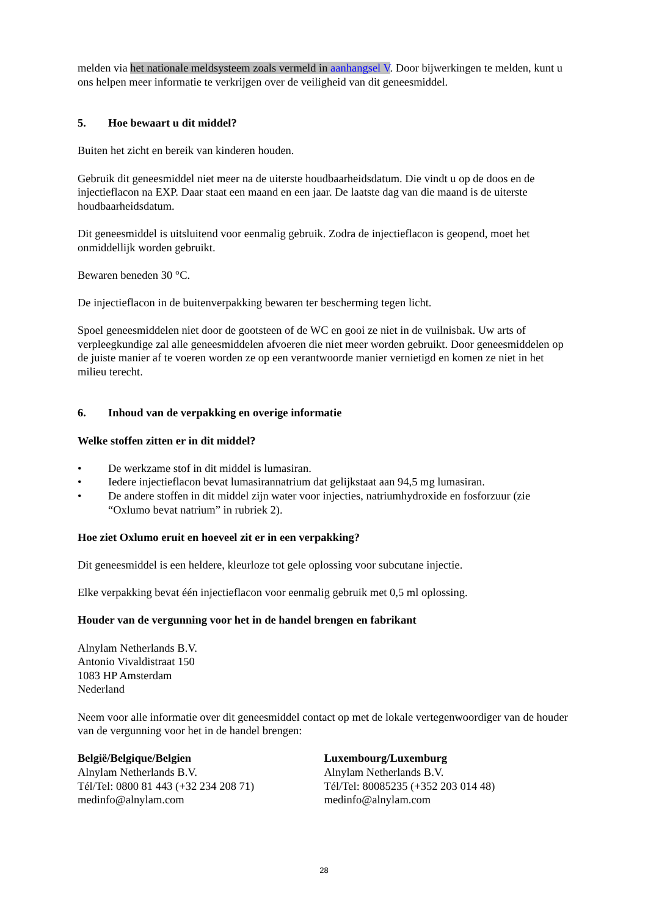melden via het nationale meldsysteem zoals vermeld in aanhangsel V. Door bijwerkingen te melden, kunt u ons helpen meer informatie te verkrijgen over de veiligheid van dit geneesmiddel.
5. Hoe bewaart u dit middel?
Buiten het zicht en bereik van kinderen houden.
Gebruik dit geneesmiddel niet meer na de uiterste houdbaarheidsdatum. Die vindt u op de doos en de injectieflacon na EXP. Daar staat een maand en een jaar. De laatste dag van die maand is de uiterste houdbaarheidsdatum.
Dit geneesmiddel is uitsluitend voor eenmalig gebruik. Zodra de injectieflacon is geopend, moet het onmiddellijk worden gebruikt.
Bewaren beneden 30 °C.
De injectieflacon in de buitenverpakking bewaren ter bescherming tegen licht.
Spoel geneesmiddelen niet door de gootsteen of de WC en gooi ze niet in de vuilnisbak. Uw arts of verpleegkundige zal alle geneesmiddelen afvoeren die niet meer worden gebruikt. Door geneesmiddelen op de juiste manier af te voeren worden ze op een verantwoorde manier vernietigd en komen ze niet in het milieu terecht.
6. Inhoud van de verpakking en overige informatie
Welke stoffen zitten er in dit middel?
• De werkzame stof in dit middel is lumasiran.
• Iedere injectieflacon bevat lumasirannatrium dat gelijkstaat aan 94,5 mg lumasiran.
• De andere stoffen in dit middel zijn water voor injecties, natriumhydroxide en fosforzuur (zie “Oxlumo bevat natrium” in rubriek 2).
Hoe ziet Oxlumo eruit en hoeveel zit er in een verpakking?
Dit geneesmiddel is een heldere, kleurloze tot gele oplossing voor subcutane injectie.
Elke verpakking bevat één injectieflacon voor eenmalig gebruik met 0,5 ml oplossing.
Houder van de vergunning voor het in de handel brengen en fabrikant
Alnylam Netherlands B.V.
Antonio Vivaldistraat 150
1083 HP Amsterdam
Nederland
Neem voor alle informatie over dit geneesmiddel contact op met de lokale vertegenwoordiger van de houder van de vergunning voor het in de handel brengen:
België/Belgique/Belgien
Alnylam Netherlands B.V.
Tél/Tel: 0800 81 443 (+32 234 208 71)
medinfo@alnylam.com
Luxembourg/Luxemburg
Alnylam Netherlands B.V.
Tél/Tel: 80085235 (+352 203 014 48)
medinfo@alnylam.com
28